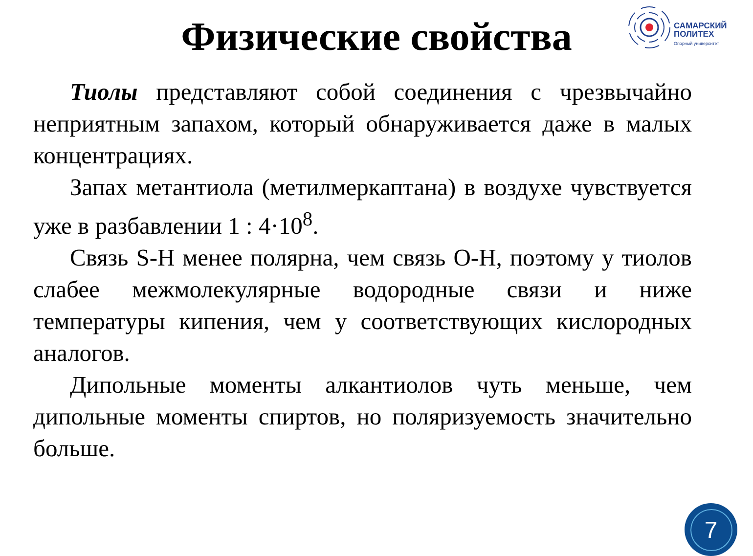Физические свойства
САМАРСКИЙ
ПОЛИТЕХ
Опорный университет
Тиолы представляют собой соединения с чрезвычайно неприятным запахом, который обнаруживается даже в малых концентрациях.
Запах метантиола (метилмеркаптана) в воздухе чувствуется уже в разбавлении 1 : 4·10<sup>8</sup>.
Связь S-H менее полярна, чем связь O-H, поэтому у тиолов слабее межмолекулярные водородные связи и ниже температуры кипения, чем у соответствующих кислородных аналогов.
Дипольные моменты алкантиолов чуть меньше, чем дипольные моменты спиртов, но поляризуемость значительно больше.
7